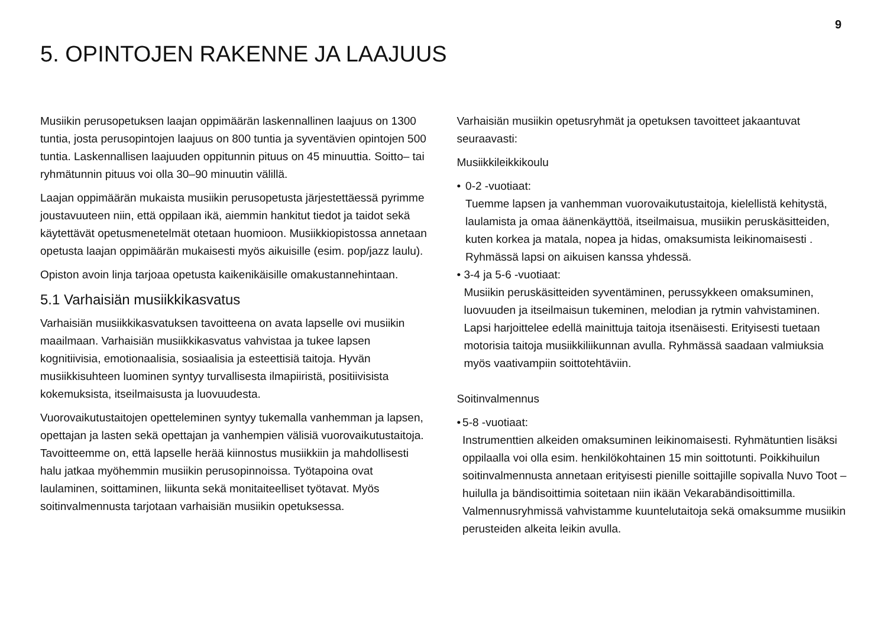9
5. OPINTOJEN RAKENNE JA LAAJUUS
Musiikin perusopetuksen laajan oppimäärän laskennallinen laajuus on 1300 tuntia, josta perusopintojen laajuus on 800 tuntia ja syventävien opintojen 500 tuntia. Laskennallisen laajuuden oppitunnin pituus on 45 minuuttia. Soitto– tai ryhmätunnin pituus voi olla 30–90 minuutin välillä.
Laajan oppimäärän mukaista musiikin perusopetusta järjestettäessä pyrimme joustavuuteen niin, että oppilaan ikä, aiemmin hankitut tiedot ja taidot sekä käytettävät opetusmenetelmät otetaan huomioon. Musiikkiopistossa annetaan opetusta laajan oppimäärän mukaisesti myös aikuisille (esim. pop/jazz laulu).
Opiston avoin linja tarjoaa opetusta kaikenikäisille omakustannehintaan.
5.1 Varhaisiän musiikkikasvatus
Varhaisiän musiikkikasvatuksen tavoitteena on avata lapselle ovi musiikin maailmaan. Varhaisiän musiikkikasvatus vahvistaa ja tukee lapsen kognitiivisia, emotionaalisia, sosiaalisia ja esteettisiä taitoja. Hyvän musiikkisuhteen luominen syntyy turvallisesta ilmapiiristä, positiivisista kokemuksista, itseilmaisusta ja luovuudesta.
Vuorovaikutustaitojen opetteleminen syntyy tukemalla vanhemman ja lapsen, opettajan ja lasten sekä opettajan ja vanhempien välisiä vuorovaikutustaitoja. Tavoitteemme on, että lapselle herää kiinnostus musiikkiin ja mahdollisesti halu jatkaa myöhemmin musiikin perusopinnoissa. Työtapoina ovat laulaminen, soittaminen, liikunta sekä monitaiteelliset työtavat. Myös soitinvalmennusta tarjotaan varhaisiän musiikin opetuksessa.
Varhaisiän musiikin opetusryhmät ja opetuksen tavoitteet jakaantuvat seuraavasti:
Musiikkileikkikoulu
• 0-2 -vuotiaat:
Tuemme lapsen ja vanhemman vuorovaikutustaitoja, kielellistä kehitystä, laulamista ja omaa äänenkäyttöä, itseilmaisua, musiikin peruskäsitteiden, kuten korkea ja matala, nopea ja hidas, omaksumista leikinomaisesti . Ryhmässä lapsi on aikuisen kanssa yhdessä.
• 3-4 ja 5-6 -vuotiaat:
Musiikin peruskäsitteiden syventäminen, perussykkeen omaksuminen, luovuuden ja itseilmaisun tukeminen, melodian ja rytmin vahvistaminen. Lapsi harjoittelee edellä mainittuja taitoja itsenäisesti. Erityisesti tuetaan motorisia taitoja musiikkiliikunnan avulla. Ryhmässä saadaan valmiuksia myös vaativampiin soittotehtäviin.
Soitinvalmennus
• 5-8 -vuotiaat:
Instrumenttien alkeiden omaksuminen leikinomaisesti. Ryhmätuntien lisäksi oppilaalla voi olla esim. henkilökohtainen 15 min soittotunti. Poikkihuilun soitinvalmennusta annetaan erityisesti pienille soittajille sopivalla Nuvo Toot –huilulla ja bändisoittimia soitetaan niin ikään Vekarabändisoittimilla. Valmennusryhmissä vahvistamme kuuntelutaitoja sekä omaksumme musiikin perusteiden alkeita leikin avulla.